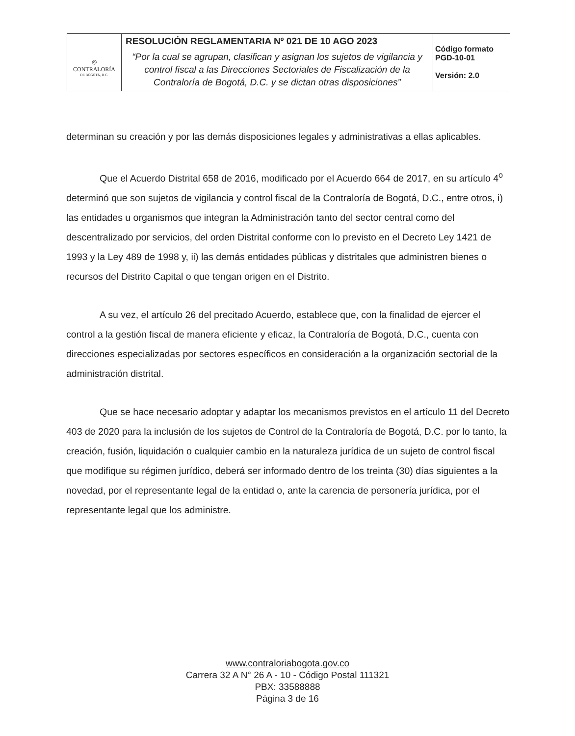| ◎ CONTRALORÍA DE BOGOTÁ, D.C. | RESOLUCIÓN REGLAMENTARIA Nº 021 DE 10 AGO 2023 “Por la cual se agrupan, clasifican y asignan los sujetos de vigilancia y control fiscal a las Direcciones Sectoriales de Fiscalización de la Contraloría de Bogotá, D.C. y se dictan otras disposiciones” | Código formato PGD-10-01 Versión: 2.0 |
determinan su creación y por las demás disposiciones legales y administrativas a ellas aplicables.
Que el Acuerdo Distrital 658 de 2016, modificado por el Acuerdo 664 de 2017, en su artículo 4<sup>o</sup> determinó que son sujetos de vigilancia y control fiscal de la Contraloría de Bogotá, D.C., entre otros, i) las entidades u organismos que integran la Administración tanto del sector central como del descentralizado por servicios, del orden Distrital conforme con lo previsto en el Decreto Ley 1421 de 1993 y la Ley 489 de 1998 y, ii) las demás entidades públicas y distritales que administren bienes o recursos del Distrito Capital o que tengan origen en el Distrito.
A su vez, el artículo 26 del precitado Acuerdo, establece que, con la finalidad de ejercer el control a la gestión fiscal de manera eficiente y eficaz, la Contraloría de Bogotá, D.C., cuenta con direcciones especializadas por sectores específicos en consideración a la organización sectorial de la administración distrital.
Que se hace necesario adoptar y adaptar los mecanismos previstos en el artículo 11 del Decreto 403 de 2020 para la inclusión de los sujetos de Control de la Contraloría de Bogotá, D.C. por lo tanto, la creación, fusión, liquidación o cualquier cambio en la naturaleza jurídica de un sujeto de control fiscal que modifique su régimen jurídico, deberá ser informado dentro de los treinta (30) días siguientes a la novedad, por el representante legal de la entidad o, ante la carencia de personería jurídica, por el representante legal que los administre.
www.contraloriabogota.gov.co
Carrera 32 A N° 26 A - 10 - Código Postal 111321
PBX: 33588888
Página 3 de 16